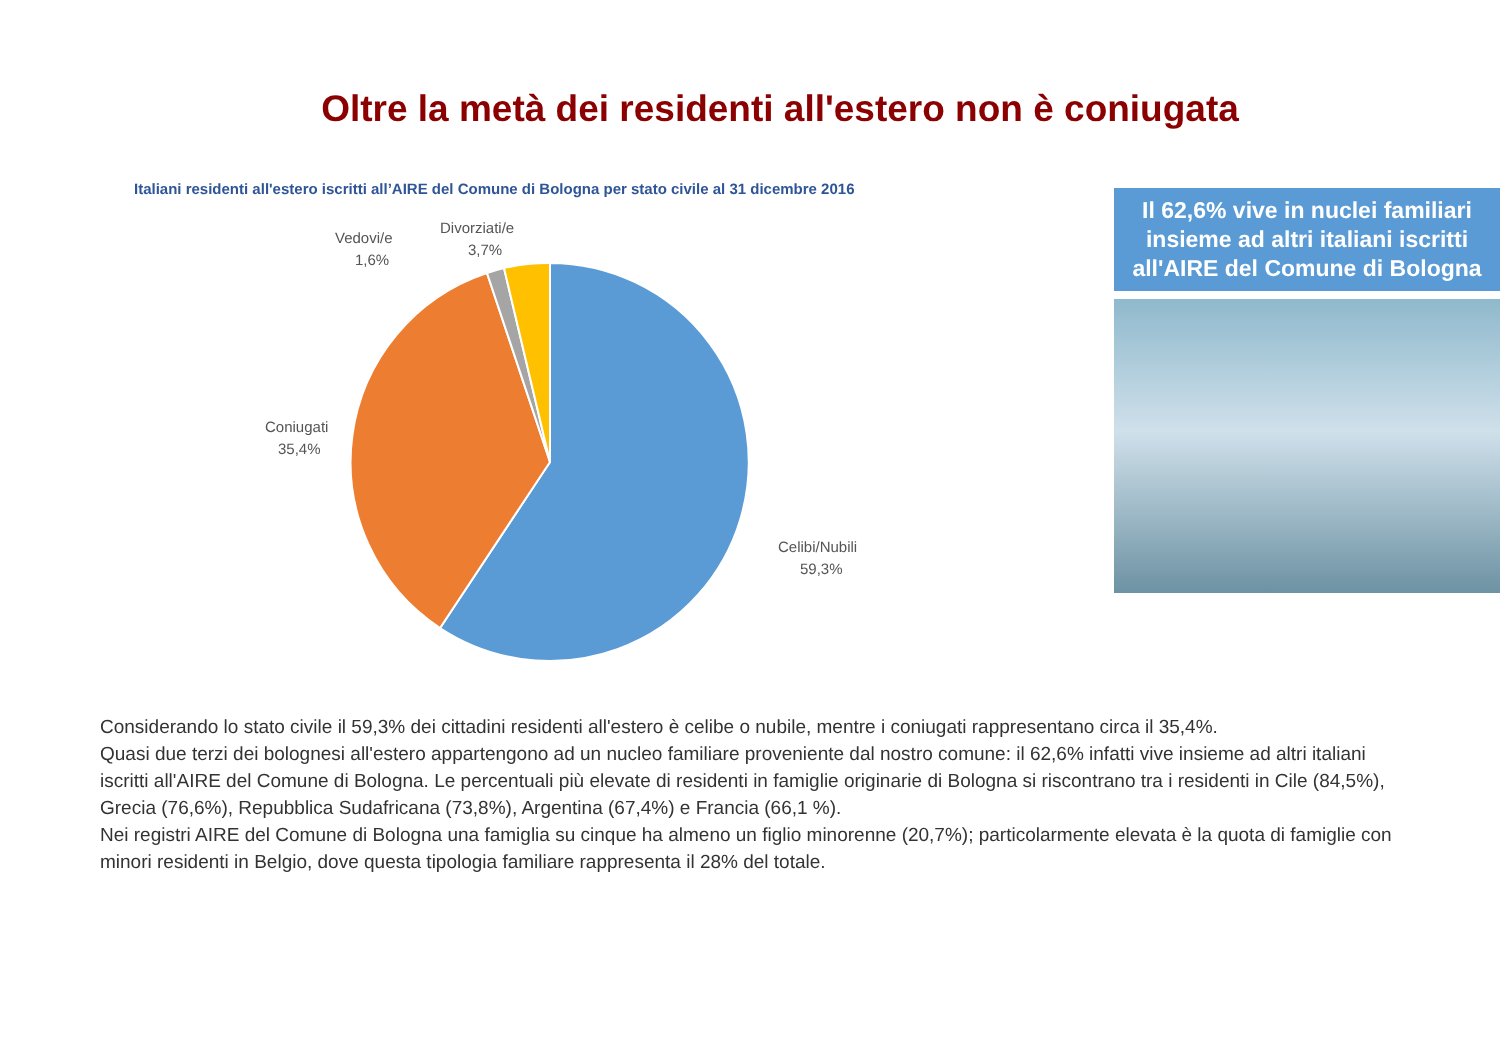Oltre la metà dei residenti all'estero non è coniugata
Italiani residenti all'estero iscritti all’AIRE del Comune di Bologna per stato civile al 31 dicembre 2016
Divorziati/e
3,7%
Vedovi/e
1,6%
Coniugati
35,4%
Celibi/Nubili
59,3%
Il 62,6% vive in nuclei familiari insieme ad altri italiani iscritti all'AIRE del Comune di Bologna
Considerando lo stato civile il 59,3% dei cittadini residenti all'estero è celibe o nubile, mentre i coniugati rappresentano circa il 35,4%.
Quasi due terzi dei bolognesi all'estero appartengono ad un nucleo familiare proveniente dal nostro comune: il 62,6% infatti vive insieme ad altri italiani iscritti all'AIRE del Comune di Bologna. Le percentuali più elevate di residenti in famiglie originarie di Bologna si riscontrano tra i residenti in Cile (84,5%), Grecia (76,6%), Repubblica Sudafricana (73,8%), Argentina (67,4%) e Francia (66,1 %).
Nei registri AIRE del Comune di Bologna una famiglia su cinque ha almeno un figlio minorenne (20,7%); particolarmente elevata è la quota di famiglie con minori residenti in Belgio, dove questa tipologia familiare rappresenta il 28% del totale.